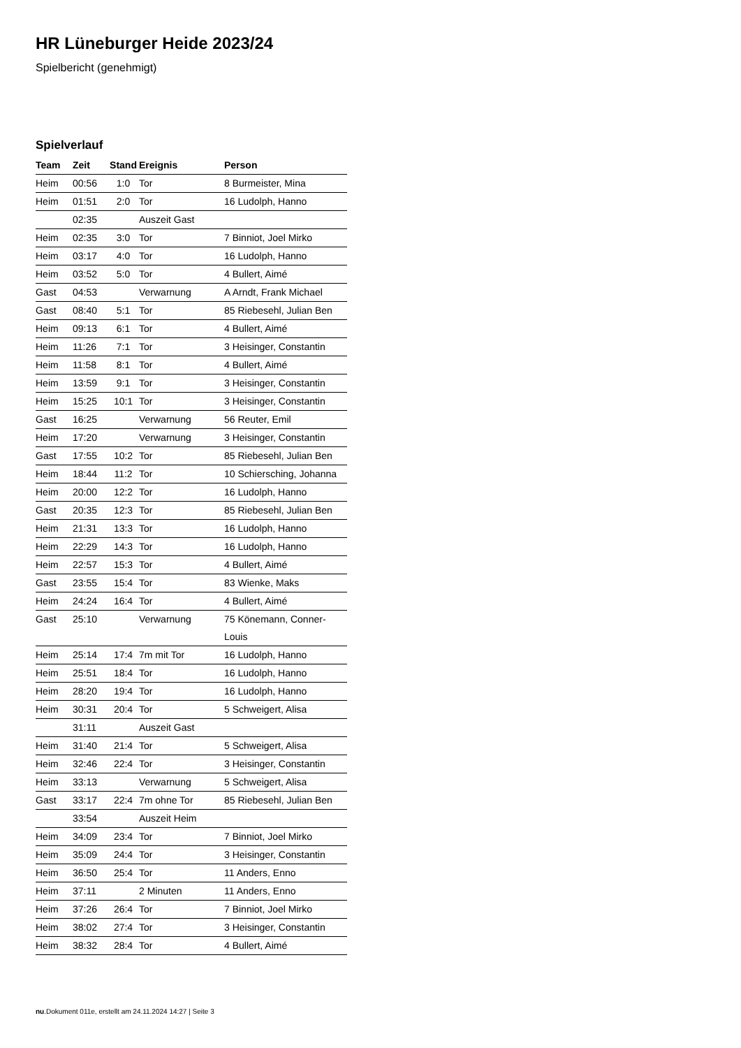HR Lüneburger Heide 2023/24
Spielbericht (genehmigt)
Spielverlauf
| Team | Zeit | Stand | Ereignis | Person |
| --- | --- | --- | --- | --- |
| Heim | 00:56 | 1:0 | Tor | 8 Burmeister, Mina |
| Heim | 01:51 | 2:0 | Tor | 16 Ludolph, Hanno |
| | 02:35 | | Auszeit Gast | |
| Heim | 02:35 | 3:0 | Tor | 7 Binniot, Joel Mirko |
| Heim | 03:17 | 4:0 | Tor | 16 Ludolph, Hanno |
| Heim | 03:52 | 5:0 | Tor | 4 Bullert, Aimé |
| Gast | 04:53 | | Verwarnung | A Arndt, Frank Michael |
| Gast | 08:40 | 5:1 | Tor | 85 Riebesehl, Julian Ben |
| Heim | 09:13 | 6:1 | Tor | 4 Bullert, Aimé |
| Heim | 11:26 | 7:1 | Tor | 3 Heisinger, Constantin |
| Heim | 11:58 | 8:1 | Tor | 4 Bullert, Aimé |
| Heim | 13:59 | 9:1 | Tor | 3 Heisinger, Constantin |
| Heim | 15:25 | 10:1 | Tor | 3 Heisinger, Constantin |
| Gast | 16:25 | | Verwarnung | 56 Reuter, Emil |
| Heim | 17:20 | | Verwarnung | 3 Heisinger, Constantin |
| Gast | 17:55 | 10:2 | Tor | 85 Riebesehl, Julian Ben |
| Heim | 18:44 | 11:2 | Tor | 10 Schiersching, Johanna |
| Heim | 20:00 | 12:2 | Tor | 16 Ludolph, Hanno |
| Gast | 20:35 | 12:3 | Tor | 85 Riebesehl, Julian Ben |
| Heim | 21:31 | 13:3 | Tor | 16 Ludolph, Hanno |
| Heim | 22:29 | 14:3 | Tor | 16 Ludolph, Hanno |
| Heim | 22:57 | 15:3 | Tor | 4 Bullert, Aimé |
| Gast | 23:55 | 15:4 | Tor | 83 Wienke, Maks |
| Heim | 24:24 | 16:4 | Tor | 4 Bullert, Aimé |
| Gast | 25:10 | | Verwarnung | 75 Könemann, Conner- Louis |
| Heim | 25:14 | 17:4 | 7m mit Tor | 16 Ludolph, Hanno |
| Heim | 25:51 | 18:4 | Tor | 16 Ludolph, Hanno |
| Heim | 28:20 | 19:4 | Tor | 16 Ludolph, Hanno |
| Heim | 30:31 | 20:4 | Tor | 5 Schweigert, Alisa |
| | 31:11 | | Auszeit Gast | |
| Heim | 31:40 | 21:4 | Tor | 5 Schweigert, Alisa |
| Heim | 32:46 | 22:4 | Tor | 3 Heisinger, Constantin |
| Heim | 33:13 | | Verwarnung | 5 Schweigert, Alisa |
| Gast | 33:17 | 22:4 | 7m ohne Tor | 85 Riebesehl, Julian Ben |
| | 33:54 | | Auszeit Heim | |
| Heim | 34:09 | 23:4 | Tor | 7 Binniot, Joel Mirko |
| Heim | 35:09 | 24:4 | Tor | 3 Heisinger, Constantin |
| Heim | 36:50 | 25:4 | Tor | 11 Anders, Enno |
| Heim | 37:11 | | 2 Minuten | 11 Anders, Enno |
| Heim | 37:26 | 26:4 | Tor | 7 Binniot, Joel Mirko |
| Heim | 38:02 | 27:4 | Tor | 3 Heisinger, Constantin |
| Heim | 38:32 | 28:4 | Tor | 4 Bullert, Aimé |
nu.Dokument 011e, erstellt am 24.11.2024 14:27 | Seite 3